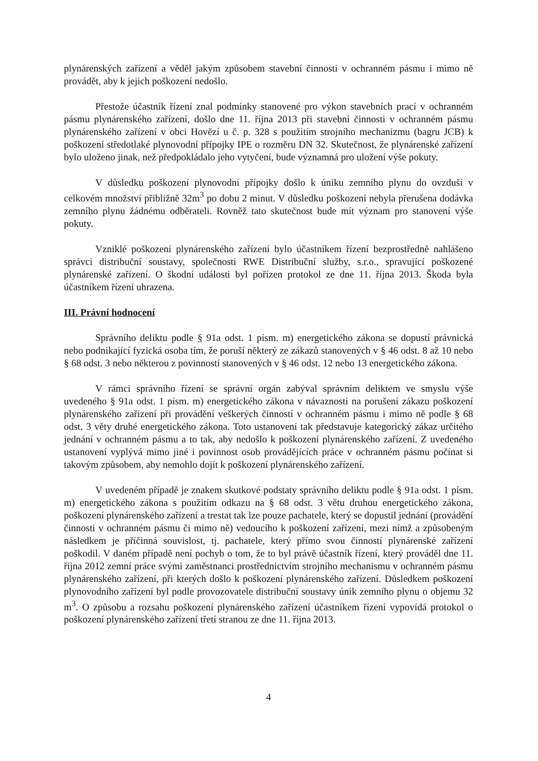plynárenských zařízení a věděl jakým způsobem stavební činnosti v ochranném pásmu i mimo ně provádět, aby k jejich poškození nedošlo.
Přestože účastník řízení znal podmínky stanovené pro výkon stavebních prací v ochranném pásmu plynárenského zařízení, došlo dne 11. října 2013 při stavební činnosti v ochranném pásmu plynárenského zařízení v obci Hovězí u č. p. 328 s použitím strojního mechanizmu (bagru JCB) k poškození středotlaké plynovodní přípojky IPE o rozměru DN 32. Skutečnost, že plynárenské zařízení bylo uloženo jinak, než předpokládalo jeho vytyčení, bude významná pro uložení výše pokuty.
V důsledku poškození plynovodní přípojky došlo k úniku zemního plynu do ovzduší v celkovém množství přibližně 32m<sup>3</sup> po dobu 2 minut. V důsledku poškození nebyla přerušena dodávka zemního plynu žádnému odběrateli. Rovněž tato skutečnost bude mít význam pro stanovení výše pokuty.
Vzniklé poškození plynárenského zařízení bylo účastníkem řízení bezprostředně nahlášeno správci distribuční soustavy, společnosti RWE Distribuční služby, s.r.o., spravující poškozené plynárenské zařízení. O škodní události byl pořízen protokol ze dne 11. října 2013. Škoda byla účastníkem řízení uhrazena.
III. Právní hodnocení
Správního deliktu podle § 91a odst. 1 písm. m) energetického zákona se dopustí právnická nebo podnikající fyzická osoba tím, že poruší některý ze zákazů stanovených v § 46 odst. 8 až 10 nebo § 68 odst. 3 nebo některou z povinností stanovených v § 46 odst. 12 nebo 13 energetického zákona.
V rámci správního řízení se správní orgán zabýval správním deliktem ve smyslu výše uvedeného § 91a odst. 1 písm. m) energetického zákona v návaznosti na porušení zákazu poškození plynárenského zařízení při provádění veškerých činností v ochranném pásmu i mimo ně podle § 68 odst. 3 věty druhé energetického zákona. Toto ustanovení tak představuje kategorický zákaz určitého jednání v ochranném pásmu a to tak, aby nedošlo k poškození plynárenského zařízení. Z uvedeného ustanovení vyplývá mimo jiné i povinnost osob provádějících práce v ochranném pásmu počínat si takovým způsobem, aby nemohlo dojít k poškození plynárenského zařízení.
V uvedeném případě je znakem skutkové podstaty správního deliktu podle § 91a odst. 1 písm. m) energetického zákona s použitím odkazu na § 68 odst. 3 větu druhou energetického zákona, poškození plynárenského zařízení a trestat tak lze pouze pachatele, který se dopustil jednání (provádění činnosti v ochranném pásmu či mimo ně) vedoucího k poškození zařízení, mezi nímž a způsobeným následkem je příčinná souvislost, tj. pachatele, který přímo svou činností plynárenské zařízení poškodil. V daném případě není pochyb o tom, že to byl právě účastník řízení, který prováděl dne 11. října 2012 zemní práce svými zaměstnanci prostřednictvím strojního mechanismu v ochranném pásmu plynárenského zařízení, při kterých došlo k poškození plynárenského zařízení. Důsledkem poškození plynovodního zařízení byl podle provozovatele distribuční soustavy únik zemního plynu o objemu 32 m<sup>3</sup>. O způsobu a rozsahu poškození plynárenského zařízení účastníkem řízení vypovídá protokol o poškození plynárenského zařízení třetí stranou ze dne 11. října 2013.
4